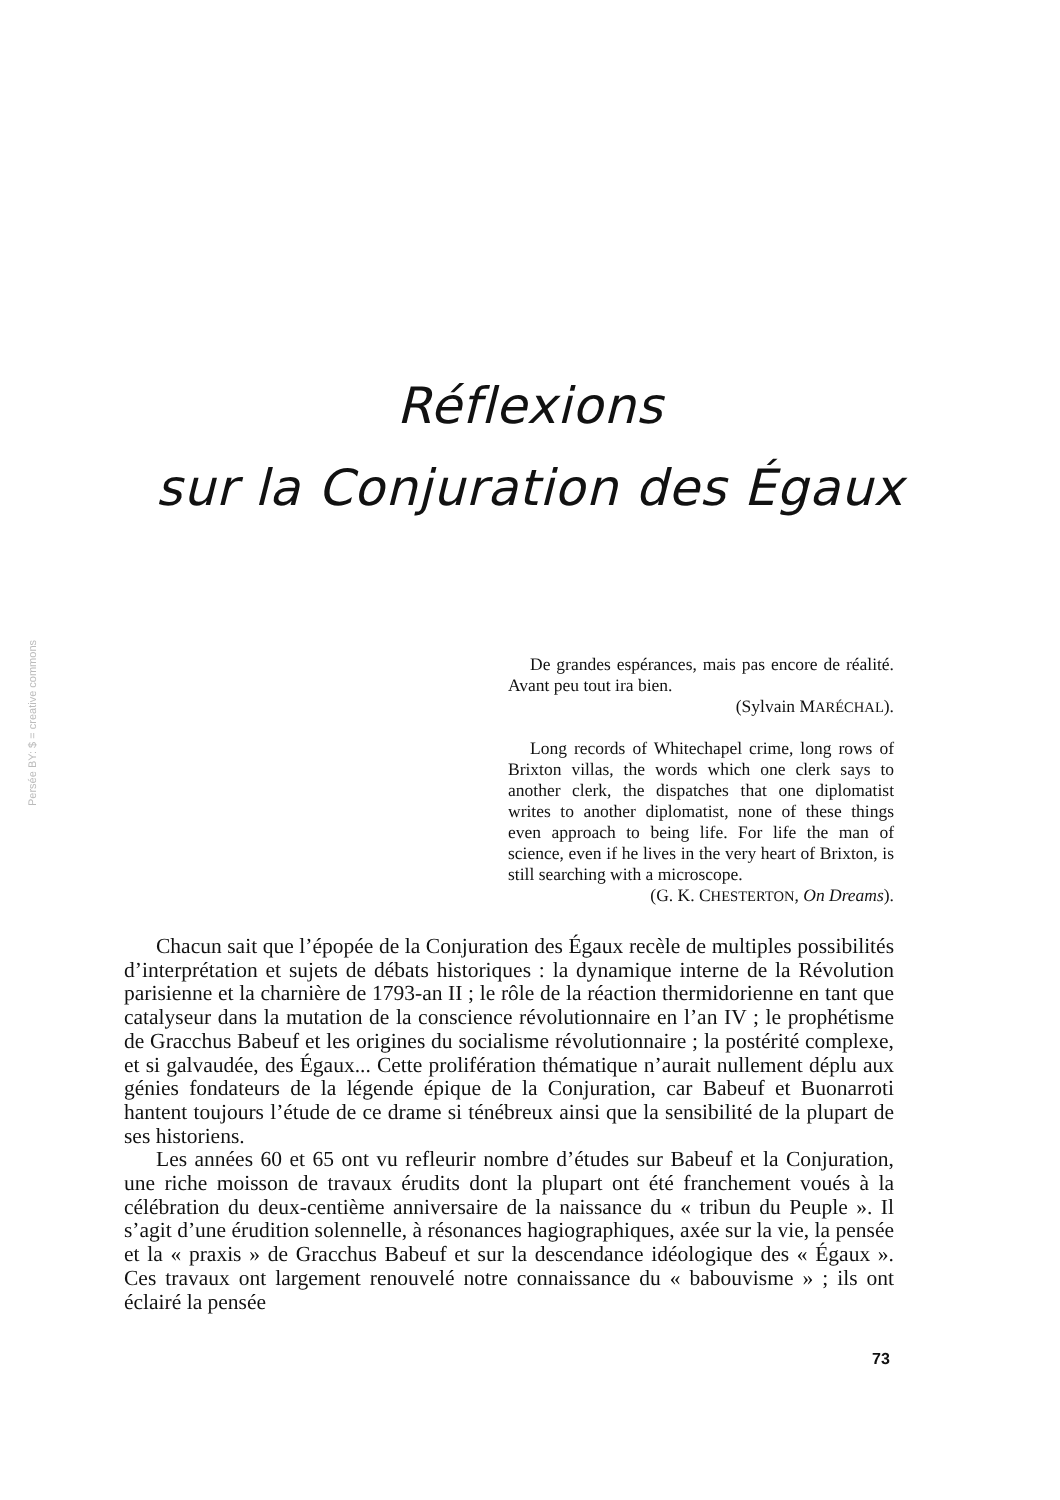Persée BY: $ = creative commons
Réflexions
sur la Conjuration des Égaux
De grandes espérances, mais pas encore de réalité. Avant peu tout ira bien.
(Sylvain MARÉCHAL).
Long records of Whitechapel crime, long rows of Brixton villas, the words which one clerk says to another clerk, the dispatches that one diplomatist writes to another diplomatist, none of these things even approach to being life. For life the man of science, even if he lives in the very heart of Brixton, is still searching with a microscope.
(G. K. CHESTERTON, On Dreams).
Chacun sait que l’épopée de la Conjuration des Égaux recèle de multiples possibilités d’interprétation et sujets de débats historiques : la dynamique interne de la Révolution parisienne et la charnière de 1793-an II ; le rôle de la réaction thermidorienne en tant que catalyseur dans la mutation de la conscience révolutionnaire en l’an IV ; le prophétisme de Gracchus Babeuf et les origines du socialisme révolutionnaire ; la postérité complexe, et si galvaudée, des Égaux... Cette prolifération thématique n’aurait nullement déplu aux génies fondateurs de la légende épique de la Conjuration, car Babeuf et Buonarroti hantent toujours l’étude de ce drame si ténébreux ainsi que la sensibilité de la plupart de ses historiens.
Les années 60 et 65 ont vu refleurir nombre d’études sur Babeuf et la Conjuration, une riche moisson de travaux érudits dont la plupart ont été franchement voués à la célébration du deux-centième anniversaire de la naissance du « tribun du Peuple ». Il s’agit d’une érudition solennelle, à résonances hagiographiques, axée sur la vie, la pensée et la « praxis » de Gracchus Babeuf et sur la descendance idéologique des « Égaux ». Ces travaux ont largement renouvelé notre connaissance du « babouvisme » ; ils ont éclairé la pensée
73